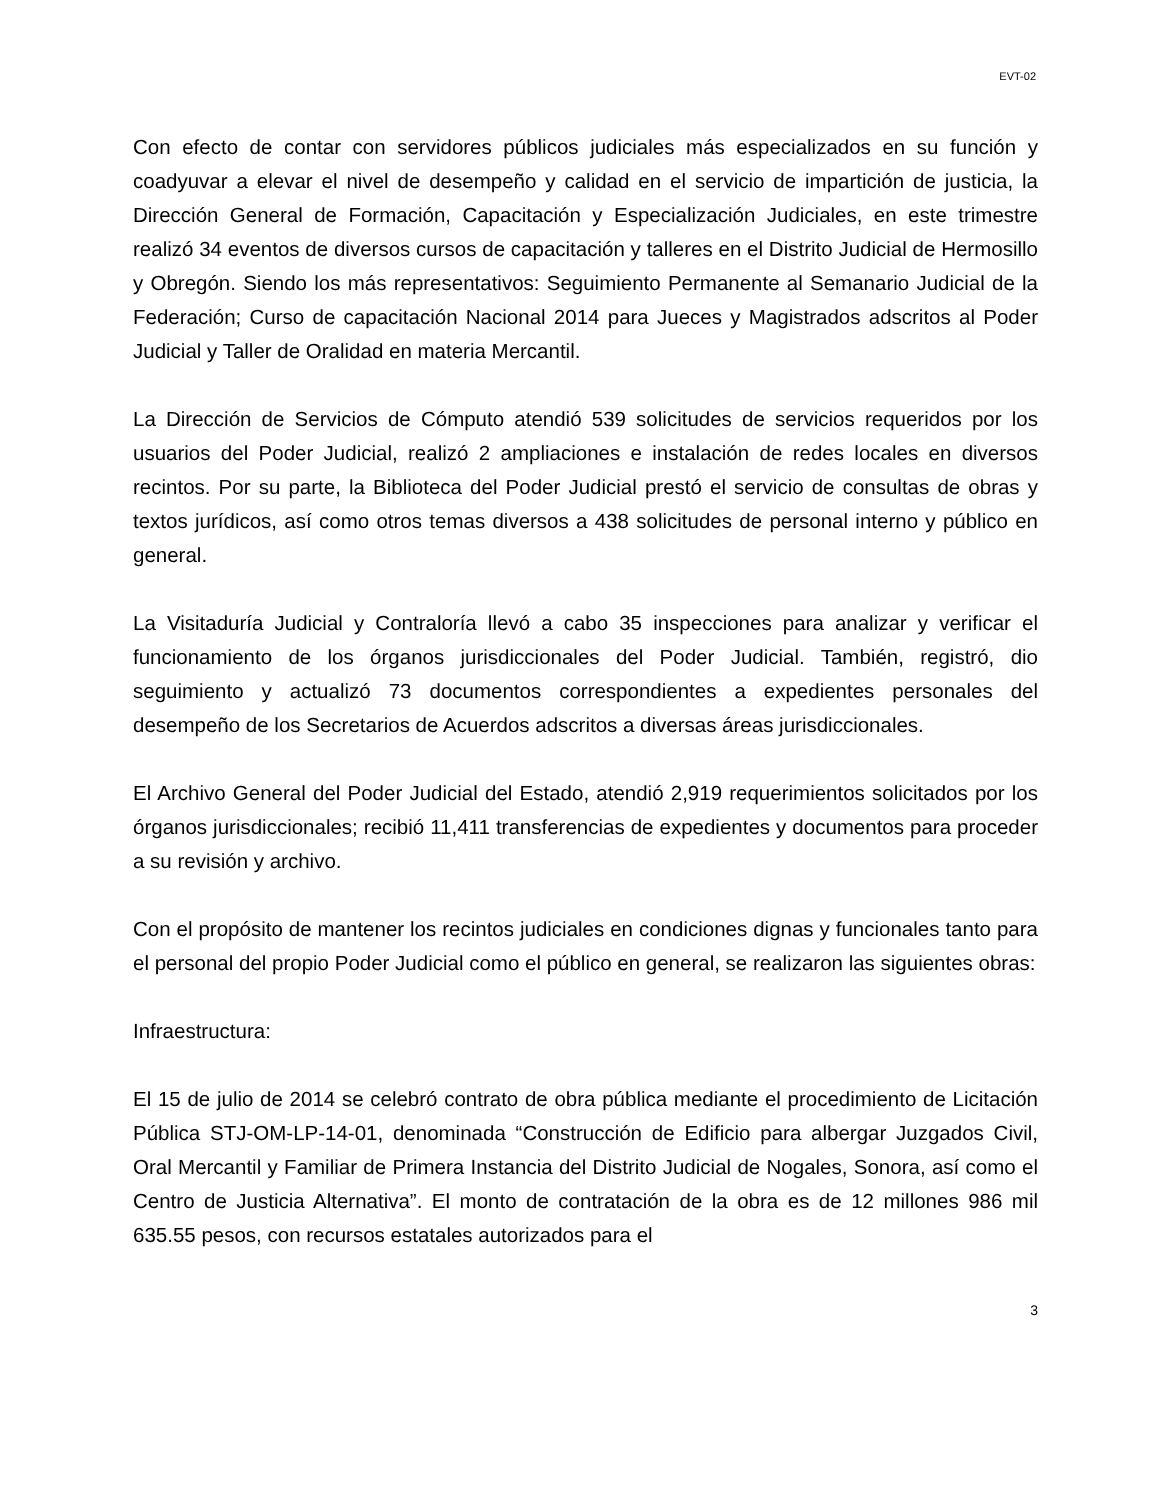EVT-02
Con efecto de contar con servidores públicos judiciales más especializados en su función y coadyuvar a elevar el nivel de desempeño y calidad en el servicio de impartición de justicia, la Dirección General de Formación, Capacitación y Especialización Judiciales, en este trimestre realizó 34 eventos de diversos cursos de capacitación y talleres en el Distrito Judicial de Hermosillo y Obregón. Siendo los más representativos: Seguimiento Permanente al Semanario Judicial de la Federación; Curso de capacitación Nacional 2014 para Jueces y Magistrados adscritos al Poder Judicial y Taller de Oralidad en materia Mercantil.
La Dirección de Servicios de Cómputo atendió 539 solicitudes de servicios requeridos por los usuarios del Poder Judicial, realizó 2 ampliaciones e instalación de redes locales en diversos recintos. Por su parte, la Biblioteca del Poder Judicial prestó el servicio de consultas de obras y textos jurídicos, así como otros temas diversos a 438 solicitudes de personal interno y público en general.
La Visitaduría Judicial y Contraloría llevó a cabo 35 inspecciones para analizar y verificar el funcionamiento de los órganos jurisdiccionales del Poder Judicial. También, registró, dio seguimiento y actualizó 73 documentos correspondientes a expedientes personales del desempeño de los Secretarios de Acuerdos adscritos a diversas áreas jurisdiccionales.
El Archivo General del Poder Judicial del Estado, atendió 2,919 requerimientos solicitados por los órganos jurisdiccionales; recibió 11,411 transferencias de expedientes y documentos para proceder a su revisión y archivo.
Con el propósito de mantener los recintos judiciales en condiciones dignas y funcionales tanto para el personal del propio Poder Judicial como el público en general, se realizaron las siguientes obras:
Infraestructura:
El 15 de julio de 2014 se celebró contrato de obra pública mediante el procedimiento de Licitación Pública STJ-OM-LP-14-01, denominada “Construcción de Edificio para albergar Juzgados Civil, Oral Mercantil y Familiar de Primera Instancia del Distrito Judicial de Nogales, Sonora, así como el Centro de Justicia Alternativa”. El monto de contratación de la obra es de 12 millones 986 mil 635.55 pesos, con recursos estatales autorizados para el
3